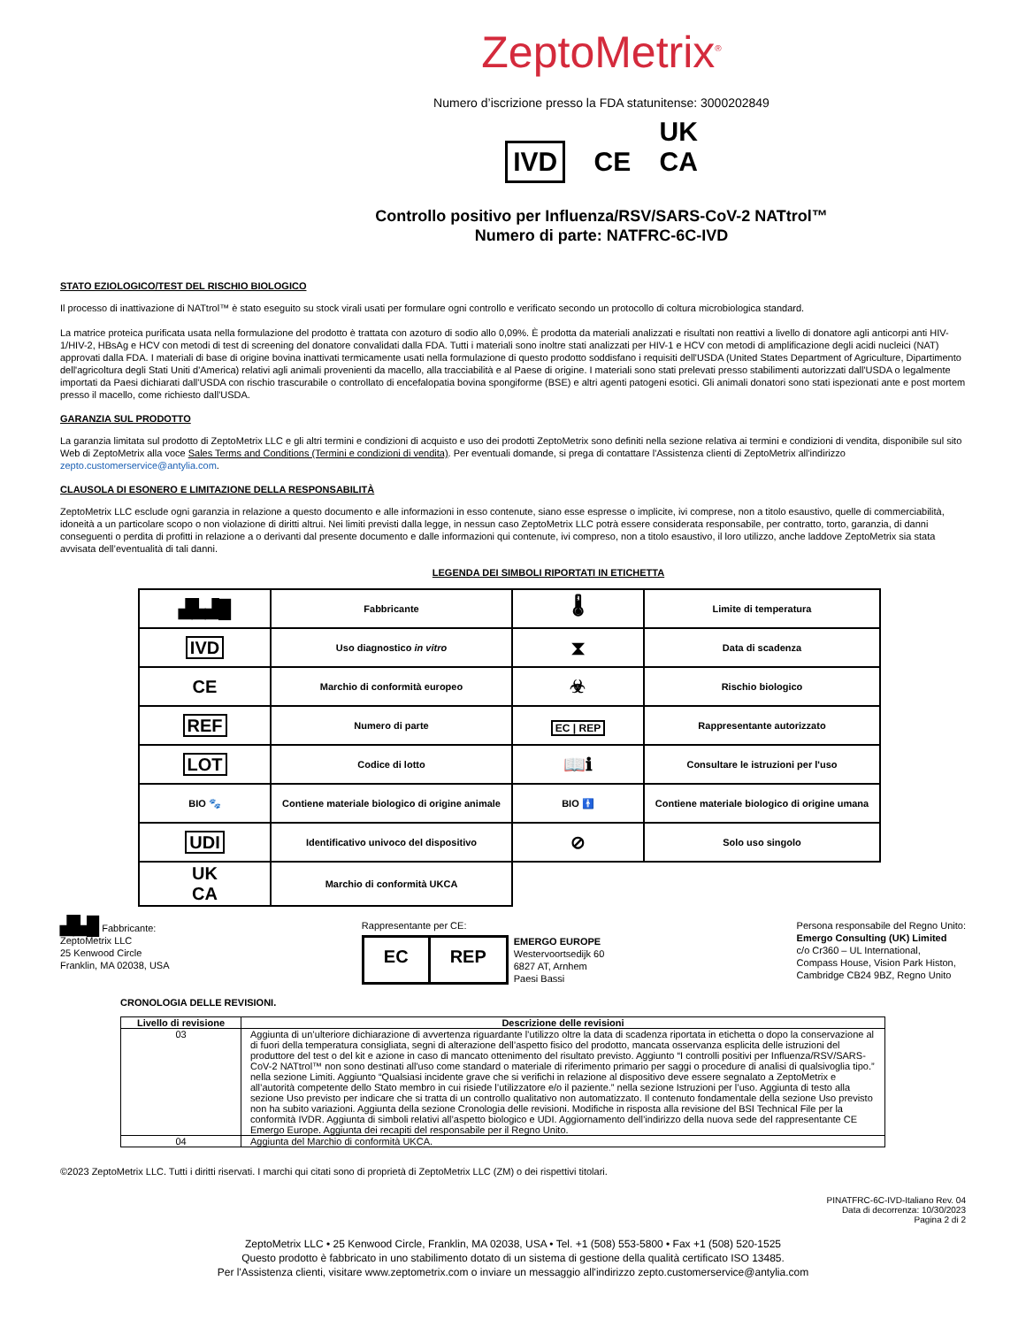ZeptoMetrix<sup>®</sup>
Numero d’iscrizione presso la FDA statunitense: 3000202849
IVD CE UK
CA
Controllo positivo per Influenza/RSV/SARS-CoV-2 NATtrol™
Numero di parte: NATFRC-6C-IVD
STATO EZIOLOGICO/TEST DEL RISCHIO BIOLOGICO
Il processo di inattivazione di NATtrol™ è stato eseguito su stock virali usati per formulare ogni controllo e verificato secondo un protocollo di coltura microbiologica standard.
La matrice proteica purificata usata nella formulazione del prodotto è trattata con azoturo di sodio allo 0,09%. È prodotta da materiali analizzati e risultati non reattivi a livello di donatore agli anticorpi anti HIV-1/HIV-2, HBsAg e HCV con metodi di test di screening del donatore convalidati dalla FDA. Tutti i materiali sono inoltre stati analizzati per HIV-1 e HCV con metodi di amplificazione degli acidi nucleici (NAT) approvati dalla FDA. I materiali di base di origine bovina inattivati termicamente usati nella formulazione di questo prodotto soddisfano i requisiti dell'USDA (United States Department of Agriculture, Dipartimento dell'agricoltura degli Stati Uniti d'America) relativi agli animali provenienti da macello, alla tracciabilità e al Paese di origine. I materiali sono stati prelevati presso stabilimenti autorizzati dall'USDA o legalmente importati da Paesi dichiarati dall'USDA con rischio trascurabile o controllato di encefalopatia bovina spongiforme (BSE) e altri agenti patogeni esotici. Gli animali donatori sono stati ispezionati ante e post mortem presso il macello, come richiesto dall'USDA.
GARANZIA SUL PRODOTTO
La garanzia limitata sul prodotto di ZeptoMetrix LLC e gli altri termini e condizioni di acquisto e uso dei prodotti ZeptoMetrix sono definiti nella sezione relativa ai termini e condizioni di vendita, disponibile sul sito Web di ZeptoMetrix alla voce Sales Terms and Conditions (Termini e condizioni di vendita). Per eventuali domande, si prega di contattare l'Assistenza clienti di ZeptoMetrix all'indirizzo zepto.customerservice@antylia.com.
CLAUSOLA DI ESONERO E LIMITAZIONE DELLA RESPONSABILITÀ
ZeptoMetrix LLC esclude ogni garanzia in relazione a questo documento e alle informazioni in esso contenute, siano esse espresse o implicite, ivi comprese, non a titolo esaustivo, quelle di commerciabilità, idoneità a un particolare scopo o non violazione di diritti altrui. Nei limiti previsti dalla legge, in nessun caso ZeptoMetrix LLC potrà essere considerata responsabile, per contratto, torto, garanzia, di danni conseguenti o perdita di profitti in relazione a o derivanti dal presente documento e dalle informazioni qui contenute, ivi compreso, non a titolo esaustivo, il loro utilizzo, anche laddove ZeptoMetrix sia stata avvisata dell’eventualità di tali danni.
LEGENDA DEI SIMBOLI RIPORTATI IN ETICHETTA
| ▟▙▟█ | Fabbricante | 🌡 | Limite di temperatura |
| IVD | Uso diagnostico in vitro | ⧗ | Data di scadenza |
| CE | Marchio di conformità europeo | ☣ | Rischio biologico |
| REF | Numero di parte | EC / REP | Rappresentante autorizzato |
| LOT | Codice di lotto | 📖ℹ | Consultare le istruzioni per l'uso |
| BIO 🐾 | Contiene materiale biologico di origine animale | BIO 🚹 | Contiene materiale biologico di origine umana |
| UDI | Identificativo univoco del dispositivo | ⊘ | Solo uso singolo |
| UK CA | Marchio di conformità UKCA | | |
▟▙█ Fabbricante:
ZeptoMetrix LLC
25 Kenwood Circle
Franklin, MA 02038, USA
Rappresentante per CE:
EC REP
EMERGO EUROPE
Westervoortsedijk 60
6827 AT, Arnhem
Paesi Bassi
Persona responsabile del Regno Unito:
Emergo Consulting (UK) Limited
c/o Cr360 – UL International,
Compass House, Vision Park Histon,
Cambridge CB24 9BZ, Regno Unito
CRONOLOGIA DELLE REVISIONI.
| Livello di revisione | Descrizione delle revisioni |
| --- | --- |
| 03 | Aggiunta di un’ulteriore dichiarazione di avvertenza riguardante l’utilizzo oltre la data di scadenza riportata in etichetta o dopo la conservazione al di fuori della temperatura consigliata, segni di alterazione dell’aspetto fisico del prodotto, mancata osservanza esplicita delle istruzioni del produttore del test o del kit e azione in caso di mancato ottenimento del risultato previsto. Aggiunto “I controlli positivi per Influenza/RSV/SARS-CoV-2 NATtrol™ non sono destinati all'uso come standard o materiale di riferimento primario per saggi o procedure di analisi di qualsivoglia tipo.” nella sezione Limiti. Aggiunto “Qualsiasi incidente grave che si verifichi in relazione al dispositivo deve essere segnalato a ZeptoMetrix e all’autorità competente dello Stato membro in cui risiede l’utilizzatore e/o il paziente.” nella sezione Istruzioni per l’uso. Aggiunta di testo alla sezione Uso previsto per indicare che si tratta di un controllo qualitativo non automatizzato. Il contenuto fondamentale della sezione Uso previsto non ha subito variazioni. Aggiunta della sezione Cronologia delle revisioni. Modifiche in risposta alla revisione del BSI Technical File per la conformità IVDR. Aggiunta di simboli relativi all’aspetto biologico e UDI. Aggiornamento dell’indirizzo della nuova sede del rappresentante CE Emergo Europe. Aggiunta dei recapiti del responsabile per il Regno Unito. |
| 04 | Aggiunta del Marchio di conformità UKCA. |
©2023 ZeptoMetrix LLC. Tutti i diritti riservati. I marchi qui citati sono di proprietà di ZeptoMetrix LLC (ZM) o dei rispettivi titolari.
PINATFRC-6C-IVD-Italiano Rev. 04
Data di decorrenza: 10/30/2023
Pagina 2 di 2
ZeptoMetrix LLC • 25 Kenwood Circle, Franklin, MA 02038, USA • Tel. +1 (508) 553-5800 • Fax +1 (508) 520-1525
Questo prodotto è fabbricato in uno stabilimento dotato di un sistema di gestione della qualità certificato ISO 13485.
Per l'Assistenza clienti, visitare www.zeptometrix.com o inviare un messaggio all'indirizzo zepto.customerservice@antylia.com